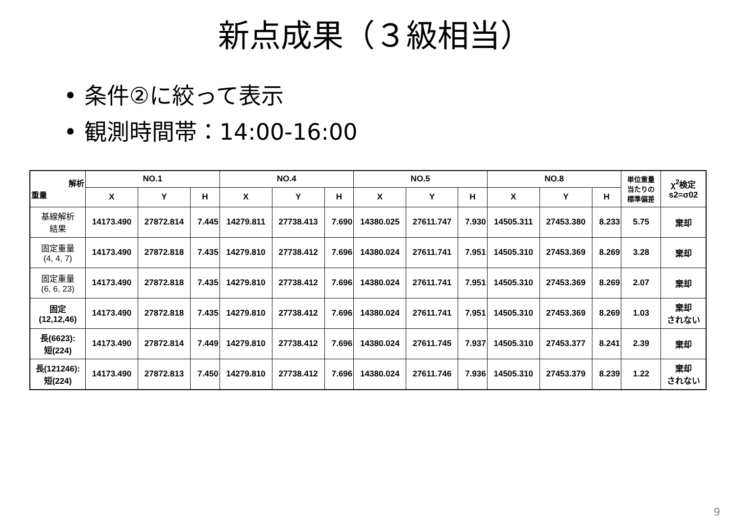新点成果（３級相当）
• 条件②に絞って表示
• 観測時間帯：14:00-16:00
| 解析 重量 | NO.1 | | | NO.4 | | | NO.5 | | | NO.8 | | | 単位重量 当たりの 標準偏差 | χ<sup>2</sup>検定 s2=σ02 |
| --- | --- | --- | --- | --- | --- | --- | --- | --- | --- | --- | --- | --- | --- | --- |
| | X | Y | H | X | Y | H | X | Y | H | X | Y | H | | |
| 基線解析 結果 | 14173.490 | 27872.814 | 7.445 | 14279.811 | 27738.413 | 7.690 | 14380.025 | 27611.747 | 7.930 | 14505.311 | 27453.380 | 8.233 | 5.75 | 棄却 |
| 固定重量 (4, 4, 7) | 14173.490 | 27872.818 | 7.435 | 14279.810 | 27738.412 | 7.696 | 14380.024 | 27611.741 | 7.951 | 14505.310 | 27453.369 | 8.269 | 3.28 | 棄却 |
| 固定重量 (6, 6, 23) | 14173.490 | 27872.818 | 7.435 | 14279.810 | 27738.412 | 7.696 | 14380.024 | 27611.741 | 7.951 | 14505.310 | 27453.369 | 8.269 | 2.07 | 棄却 |
| 固定 (12,12,46) | 14173.490 | 27872.818 | 7.435 | 14279.810 | 27738.412 | 7.696 | 14380.024 | 27611.741 | 7.951 | 14505.310 | 27453.369 | 8.269 | 1.03 | 棄却 されない |
| 長(6623): 短(224) | 14173.490 | 27872.814 | 7.449 | 14279.810 | 27738.412 | 7.696 | 14380.024 | 27611.745 | 7.937 | 14505.310 | 27453.377 | 8.241 | 2.39 | 棄却 |
| 長(121246): 短(224) | 14173.490 | 27872.813 | 7.450 | 14279.810 | 27738.412 | 7.696 | 14380.024 | 27611.746 | 7.936 | 14505.310 | 27453.379 | 8.239 | 1.22 | 棄却 されない |
9